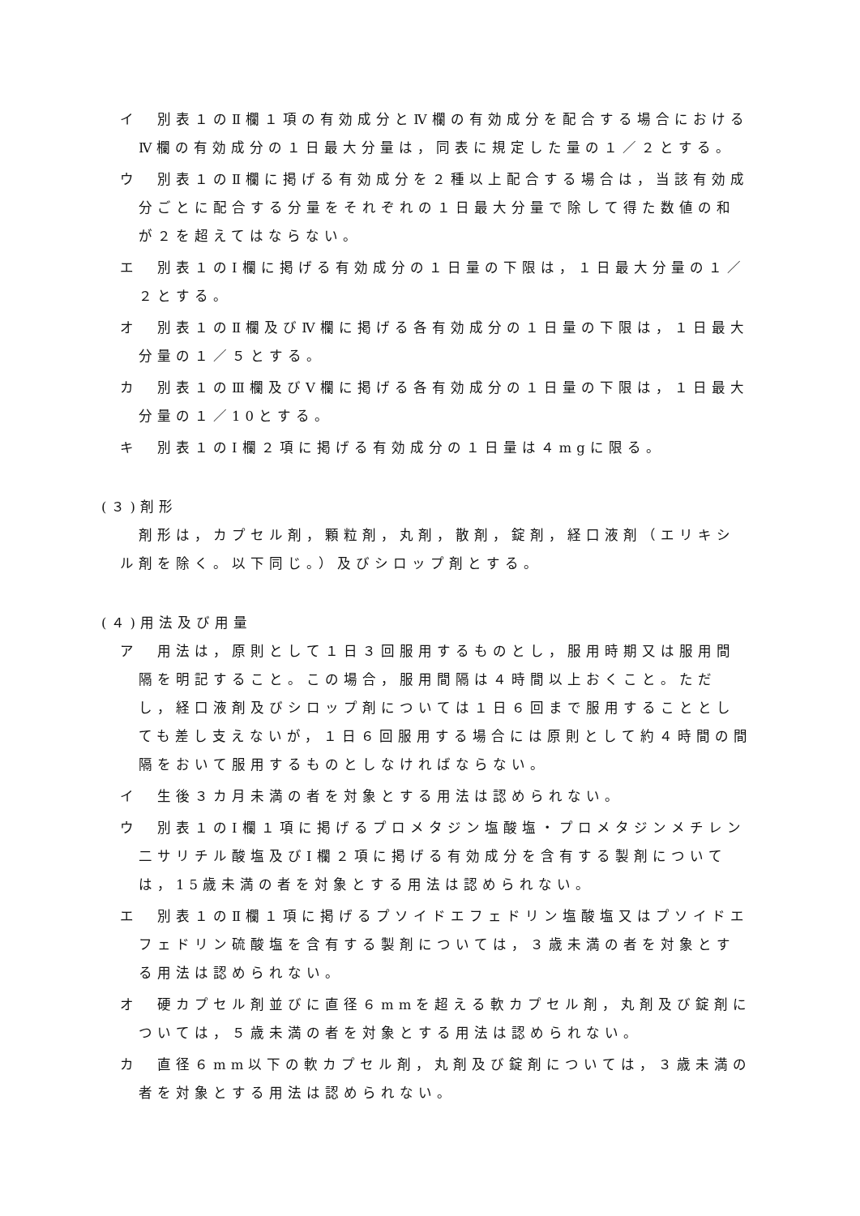イ　別表１のⅡ欄１項の有効成分とⅣ欄の有効成分を配合する場合におけるⅣ欄の有効成分の１日最大分量は，同表に規定した量の１／２とする。
ウ　別表１のⅡ欄に掲げる有効成分を２種以上配合する場合は，当該有効成分ごとに配合する分量をそれぞれの１日最大分量で除して得た数値の和が２を超えてはならない。
エ　別表１のⅠ欄に掲げる有効成分の１日量の下限は，１日最大分量の１／２とする。
オ　別表１のⅡ欄及びⅣ欄に掲げる各有効成分の１日量の下限は，１日最大分量の１／５とする。
カ　別表１のⅢ欄及びⅤ欄に掲げる各有効成分の１日量の下限は，１日最大分量の１／10とする。
キ　別表１のⅠ欄２項に掲げる有効成分の１日量は４mgに限る。
(３)剤形
剤形は，カプセル剤，顆粒剤，丸剤，散剤，錠剤，経口液剤（エリキシル剤を除く。以下同じ。）及びシロップ剤とする。
(４)用法及び用量
ア　用法は，原則として１日３回服用するものとし，服用時期又は服用間隔を明記すること。この場合，服用間隔は４時間以上おくこと。ただし，経口液剤及びシロップ剤については１日６回まで服用することとしても差し支えないが，１日６回服用する場合には原則として約４時間の間隔をおいて服用するものとしなければならない。
イ　生後３カ月未満の者を対象とする用法は認められない。
ウ　別表１のⅠ欄１項に掲げるプロメタジン塩酸塩・プロメタジンメチレン二サリチル酸塩及びⅠ欄２項に掲げる有効成分を含有する製剤については，15歳未満の者を対象とする用法は認められない。
エ　別表１のⅡ欄１項に掲げるプソイドエフェドリン塩酸塩又はプソイドエフェドリン硫酸塩を含有する製剤については，３歳未満の者を対象とする用法は認められない。
オ　硬カプセル剤並びに直径６mmを超える軟カプセル剤，丸剤及び錠剤については，５歳未満の者を対象とする用法は認められない。
カ　直径６mm以下の軟カプセル剤，丸剤及び錠剤については，３歳未満の者を対象とする用法は認められない。